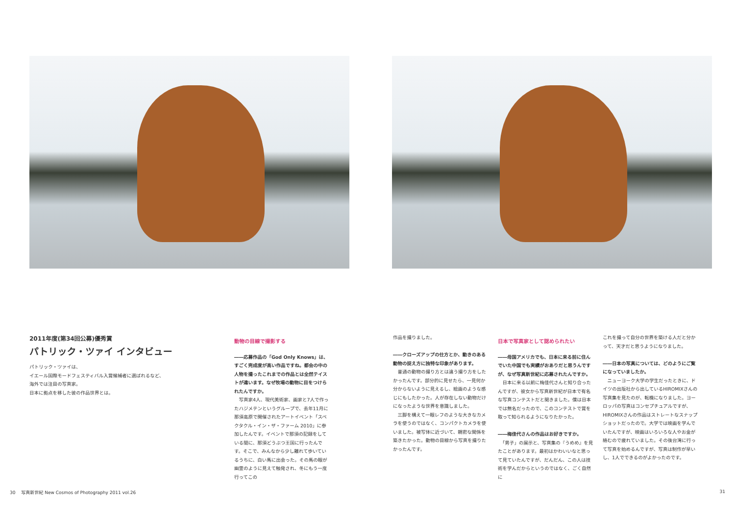2011年度(第34回公募)優秀賞
パトリック・ツァイ インタビュー
パトリック・ツァイは、
イエール国際モードフェスティバル入賞候補者に選ばれるなど、
海外では注目の写真家。
日本に拠点を移した彼の作品世界とは。
動物の目線で撮影する
――応募作品の「God Only Knows」は、すごく完成度が高い作品ですね。都会の中の人物を撮ったこれまでの作品とは全然テイストが違います。なぜ牧場の動物に目をつけられたんですか。
　写真家4人、現代美術家、画家と7人で作ったハジメテンというグループで、去年11月に那須高原で開催されたアートイベント「スペクタクル・イン・ザ・ファーム 2010」に参加したんです。イベントで那須の記録をしている間に、那須どうぶつ王国に行ったんです。そこで、みんなから少し離れて歩いているうちに、白い馬に出会った。その馬の眼が幽霊のように見えて触発され、冬にもう一度行ってこの
作品を撮りました。
――クローズアップの仕方とか、動きのある動物の捉え方に独特な印象があります。
　普通の動物の撮り方とは違う撮り方をしたかったんです。部分的に見せたら、一見何か分からないように見えるし、絵画のような感じにもしたかった。人が存在しない動物だけになったような世界を意識しました。
　三脚を構えて一眼レフのような大きなカメラを使うのではなく、コンパクトカメラを使いました。被写体に近づいて、親密な関係を築きたかった。動物の目線から写真を撮りたかったんです。
日本で写真家として認められたい
――母国アメリカでも、日本に来る前に住んでいた中国でも実績がおありだと思うんですが、なぜ写真新世紀に応募されたんですか。
　日本に来る以前に梅佳代さんと知り合ったんですが、彼女から写真新世紀が日本で有名な写真コンテストだと聞きました。僕は日本では無名だったので、このコンテストで賞を取って知られるようになりたかった。
――梅佳代さんの作品はお好きですか。
　「男子」の展示と、写真集の『うめめ』を見たことがあります。最初はかわいいなと思って見ていたんですが、だんだん、この人は技術を学んだからというのではなく、ごく自然に
これを撮って自分の世界を築ける人だと分かって、天才だと思うようになりました。
――日本の写真については、どのようにご覧になっていましたか。
　ニューヨーク大学の学生だったときに、ドイツの出版社から出しているHIROMIXさんの写真集を見たのが、転機になりました。ヨーロッパの写真はコンセプチュアルですが、HIROMIXさんの作品はストレートなスナップショットだったので。大学では映画を学んでいたんですが、映画はいろいろな人やお金が絡むので疲れていました。その後台湾に行って写真を始めるんですが、写真は制作が早いし、1人でできるのがよかったのです。
30 　写真新世紀 New Cosmos of Photography 2011 vol.26 31